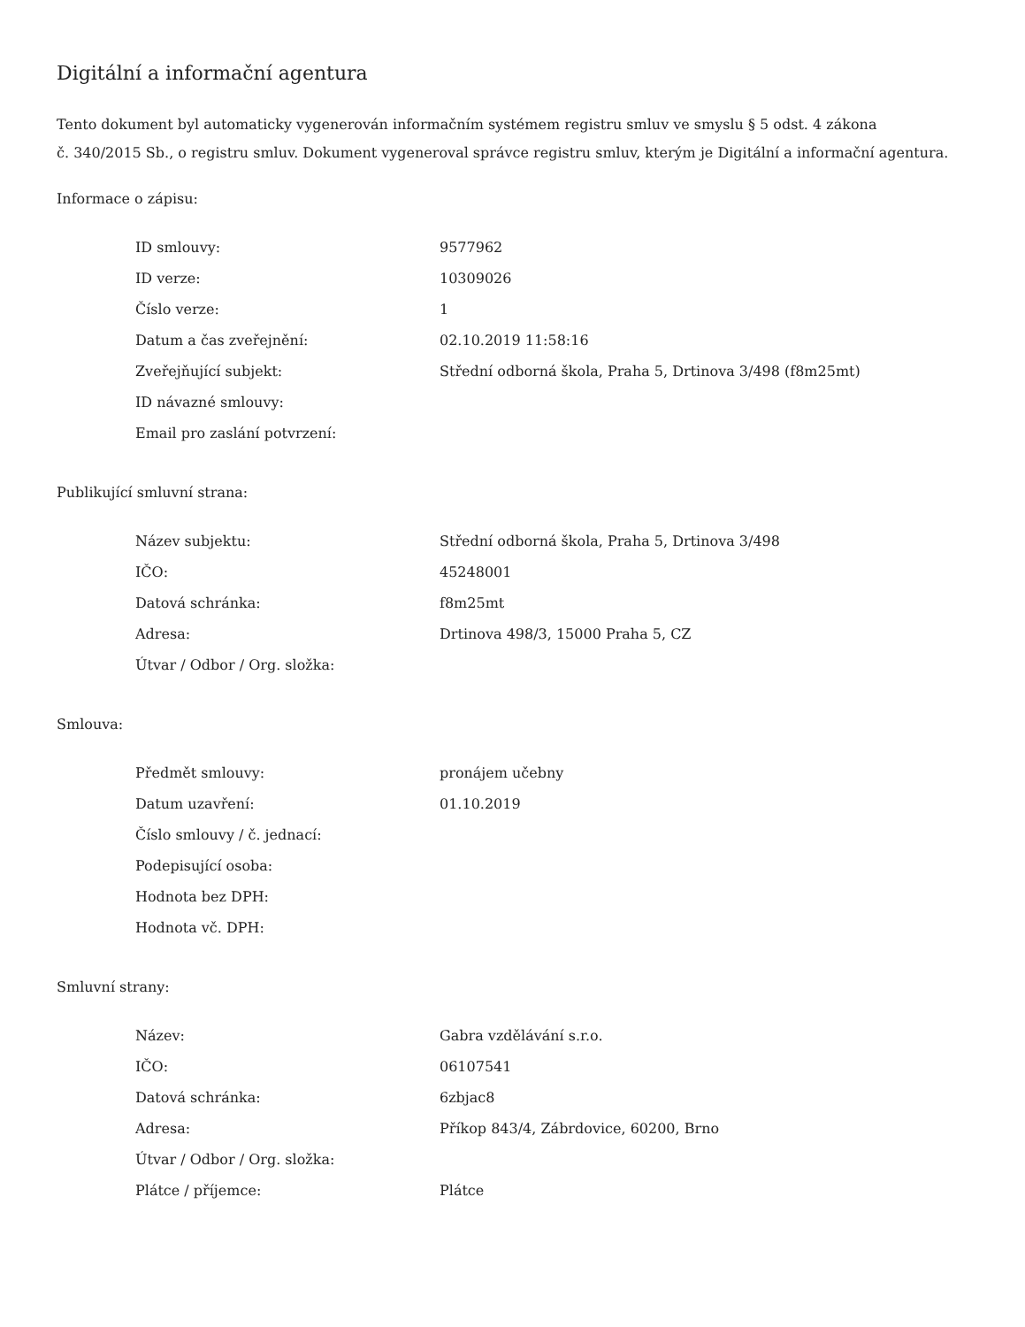Digitální a informační agentura
Tento dokument byl automaticky vygenerován informačním systémem registru smluv ve smyslu § 5 odst. 4 zákona
č. 340/2015 Sb., o registru smluv. Dokument vygeneroval správce registru smluv, kterým je Digitální a informační agentura.
Informace o zápisu:
| ID smlouvy: | 9577962 |
| ID verze: | 10309026 |
| Číslo verze: | 1 |
| Datum a čas zveřejnění: | 02.10.2019 11:58:16 |
| Zveřejňující subjekt: | Střední odborná škola, Praha 5, Drtinova 3/498 (f8m25mt) |
| ID návazné smlouvy: | |
| Email pro zaslání potvrzení: | |
Publikující smluvní strana:
| Název subjektu: | Střední odborná škola, Praha 5, Drtinova 3/498 |
| IČO: | 45248001 |
| Datová schránka: | f8m25mt |
| Adresa: | Drtinova 498/3, 15000 Praha 5, CZ |
| Útvar / Odbor / Org. složka: | |
Smlouva:
| Předmět smlouvy: | pronájem učebny |
| Datum uzavření: | 01.10.2019 |
| Číslo smlouvy / č. jednací: | |
| Podepisující osoba: | |
| Hodnota bez DPH: | |
| Hodnota vč. DPH: | |
Smluvní strany:
| Název: | Gabra vzdělávání s.r.o. |
| IČO: | 06107541 |
| Datová schránka: | 6zbjac8 |
| Adresa: | Příkop 843/4, Zábrdovice, 60200, Brno |
| Útvar / Odbor / Org. složka: | |
| Plátce / příjemce: | Plátce |